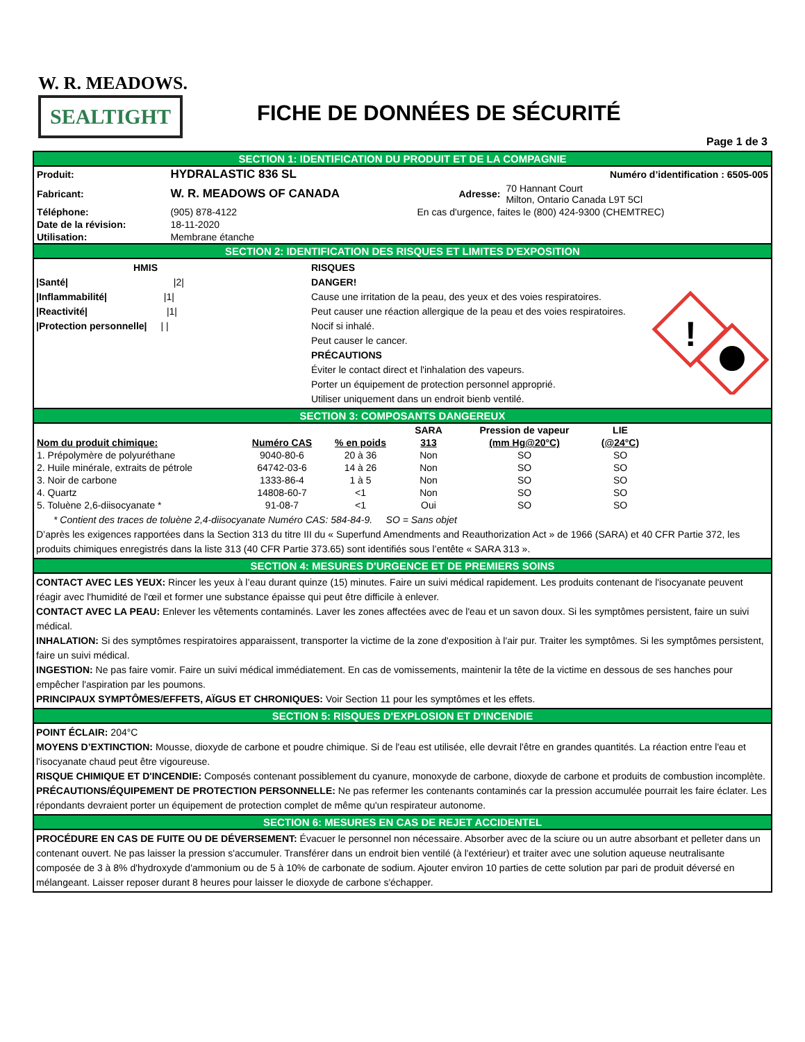W. R. MEADOWS.
SEALTIGHT
FICHE DE DONNÉES DE SÉCURITÉ
Page 1 de 3
SECTION 1: IDENTIFICATION DU PRODUIT ET DE LA COMPAGNIE
| Produit: | HYDRALASTIC 836 SL | Numéro d’identification : 6505-005 | |
| Fabricant: | W. R. MEADOWS OF CANADA | Adresse: | 70 Hannant Court Milton, Ontario Canada L9T 5Cl |
| Téléphone: | (905) 878-4122 | En cas d'urgence, faites le (800) 424-9300 (CHEMTREC) | |
| Date de la révision: | 18-11-2020 | | |
| Utilisation: | Membrane étanche | | |
SECTION 2: IDENTIFICATION DES RISQUES ET LIMITES D'EXPOSITION
HMIS
|Santé| |2|
|Inflammabilité| |1|
|Reactivité| |1|
|Protection personnelle| | |
RISQUES
DANGER!
Cause une irritation de la peau, des yeux et des voies respiratoires.
Peut causer une réaction allergique de la peau et des voies respiratoires.
Nocif si inhalé.
Peut causer le cancer.
PRÉCAUTIONS
Éviter le contact direct et l'inhalation des vapeurs.
Porter un équipement de protection personnel approprié.
Utiliser uniquement dans un endroit bienb ventilé.
!
SECTION 3: COMPOSANTS DANGEREUX
| | | | SARA | Pression de vapeur | LIE |
| --- | --- | --- | --- | --- | --- |
| Nom du produit chimique: | Numéro CAS | % en poids | 313 | (mm Hg@20°C) | (@24°C) |
| 1. Prépolymère de polyuréthane | 9040-80-6 | 20 à 36 | Non | SO | SO |
| 2. Huile minérale, extraits de pétrole | 64742-03-6 | 14 à 26 | Non | SO | SO |
| 3. Noir de carbone | 1333-86-4 | 1 à 5 | Non | SO | SO |
| 4. Quartz | 14808-60-7 | <1 | Non | SO | SO |
| 5. Toluène 2,6-diisocyanate * | 91-08-7 | <1 | Oui | SO | SO |
* Contient des traces de toluène 2,4-diisocyanate Numéro CAS: 584-84-9. SO = Sans objet
D’après les exigences rapportées dans la Section 313 du titre III du « Superfund Amendments and Reauthorization Act » de 1966 (SARA) et 40 CFR Partie 372, les produits chimiques enregistrés dans la liste 313 (40 CFR Partie 373.65) sont identifiés sous l’entête « SARA 313 ».
SECTION 4: MESURES D'URGENCE ET DE PREMIERS SOINS
CONTACT AVEC LES YEUX: Rincer les yeux à l’eau durant quinze (15) minutes. Faire un suivi médical rapidement. Les produits contenant de l'isocyanate peuvent réagir avec l'humidité de l'œil et former une substance épaisse qui peut être difficile à enlever.
CONTACT AVEC LA PEAU: Enlever les vêtements contaminés. Laver les zones affectées avec de l'eau et un savon doux. Si les symptômes persistent, faire un suivi médical.
INHALATION: Si des symptômes respiratoires apparaissent, transporter la victime de la zone d'exposition à l'air pur. Traiter les symptômes. Si les symptômes persistent, faire un suivi médical.
INGESTION: Ne pas faire vomir. Faire un suivi médical immédiatement. En cas de vomissements, maintenir la tête de la victime en dessous de ses hanches pour empêcher l'aspiration par les poumons.
PRINCIPAUX SYMPTÔMES/EFFETS, AÏGUS ET CHRONIQUES: Voir Section 11 pour les symptômes et les effets.
SECTION 5: RISQUES D'EXPLOSION ET D'INCENDIE
POINT ÉCLAIR: 204°C
MOYENS D’EXTINCTION: Mousse, dioxyde de carbone et poudre chimique. Si de l'eau est utilisée, elle devrait l'être en grandes quantités. La réaction entre l'eau et l'isocyanate chaud peut être vigoureuse.
RISQUE CHIMIQUE ET D'INCENDIE: Composés contenant possiblement du cyanure, monoxyde de carbone, dioxyde de carbone et produits de combustion incomplète.
PRÉCAUTIONS/ÉQUIPEMENT DE PROTECTION PERSONNELLE: Ne pas refermer les contenants contaminés car la pression accumulée pourrait les faire éclater. Les répondants devraient porter un équipement de protection complet de même qu'un respirateur autonome.
SECTION 6: MESURES EN CAS DE REJET ACCIDENTEL
PROCÉDURE EN CAS DE FUITE OU DE DÉVERSEMENT: Évacuer le personnel non nécessaire. Absorber avec de la sciure ou un autre absorbant et pelleter dans un contenant ouvert. Ne pas laisser la pression s'accumuler. Transférer dans un endroit bien ventilé (à l'extérieur) et traiter avec une solution aqueuse neutralisante composée de 3 à 8% d'hydroxyde d'ammonium ou de 5 à 10% de carbonate de sodium. Ajouter environ 10 parties de cette solution par pari de produit déversé en mélangeant. Laisser reposer durant 8 heures pour laisser le dioxyde de carbone s'échapper.